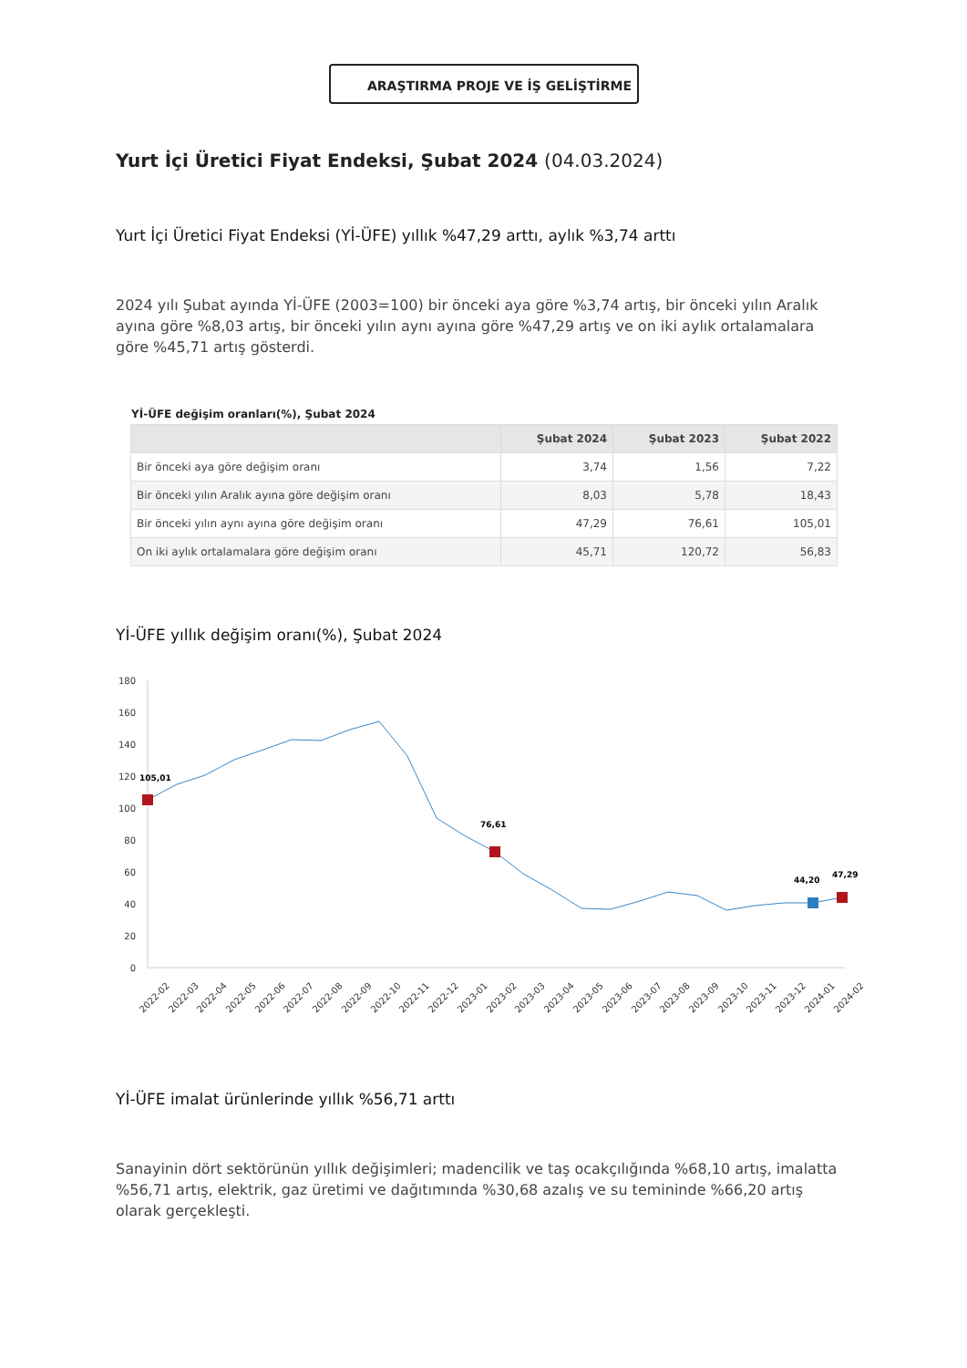ARAŞTIRMA PROJE VE İŞ GELİŞTİRME
Yurt İçi Üretici Fiyat Endeksi, Şubat 2024 (04.03.2024)
Yurt İçi Üretici Fiyat Endeksi (Yİ-ÜFE) yıllık %47,29 arttı, aylık %3,74 arttı
2024 yılı Şubat ayında Yİ-ÜFE (2003=100) bir önceki aya göre %3,74 artış, bir önceki yılın Aralık ayına göre %8,03 artış, bir önceki yılın aynı ayına göre %47,29 artış ve on iki aylık ortalamalara göre %45,71 artış gösterdi.
Yİ-ÜFE değişim oranları(%), Şubat 2024
| | Şubat 2024 | Şubat 2023 | Şubat 2022 |
| --- | --- | --- | --- |
| Bir önceki aya göre değişim oranı | 3,74 | 1,56 | 7,22 |
| Bir önceki yılın Aralık ayına göre değişim oranı | 8,03 | 5,78 | 18,43 |
| Bir önceki yılın aynı ayına göre değişim oranı | 47,29 | 76,61 | 105,01 |
| On iki aylık ortalamalara göre değişim oranı | 45,71 | 120,72 | 56,83 |
Yİ-ÜFE yıllık değişim oranı(%), Şubat 2024
180
160
140
120
100
80
60
40
20
0
105,01
76,61
44,20
47,29
2022-02
2022-03
2022-04
2022-05
2022-06
2022-07
2022-08
2022-09
2022-10
2022-11
2022-12
2023-01
2023-02
2023-03
2023-04
2023-05
2023-06
2023-07
2023-08
2023-09
2023-10
2023-11
2023-12
2024-01
2024-02
Yİ-ÜFE imalat ürünlerinde yıllık %56,71 arttı
Sanayinin dört sektörünün yıllık değişimleri; madencilik ve taş ocakçılığında %68,10 artış, imalatta %56,71 artış, elektrik, gaz üretimi ve dağıtımında %30,68 azalış ve su temininde %66,20 artış olarak gerçekleşti.